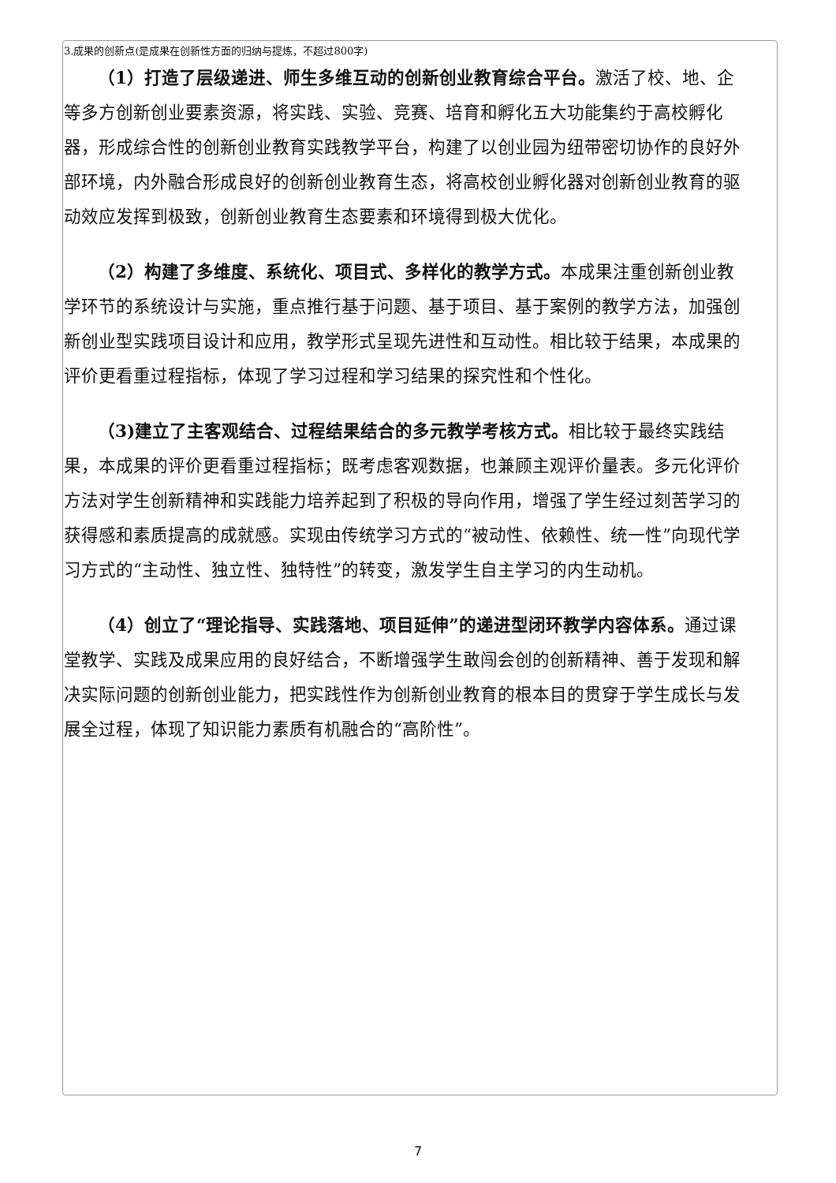3.成果的创新点(是成果在创新性方面的归纳与提炼，不超过800字)
（1）打造了层级递进、师生多维互动的创新创业教育综合平台。激活了校、地、企等多方创新创业要素资源，将实践、实验、竞赛、培育和孵化五大功能集约于高校孵化器，形成综合性的创新创业教育实践教学平台，构建了以创业园为纽带密切协作的良好外部环境，内外融合形成良好的创新创业教育生态，将高校创业孵化器对创新创业教育的驱动效应发挥到极致，创新创业教育生态要素和环境得到极大优化。
（2）构建了多维度、系统化、项目式、多样化的教学方式。本成果注重创新创业教学环节的系统设计与实施，重点推行基于问题、基于项目、基于案例的教学方法，加强创新创业型实践项目设计和应用，教学形式呈现先进性和互动性。相比较于结果，本成果的评价更看重过程指标，体现了学习过程和学习结果的探究性和个性化。
（3)建立了主客观结合、过程结果结合的多元教学考核方式。相比较于最终实践结果，本成果的评价更看重过程指标；既考虑客观数据，也兼顾主观评价量表。多元化评价方法对学生创新精神和实践能力培养起到了积极的导向作用，增强了学生经过刻苦学习的获得感和素质提高的成就感。实现由传统学习方式的“被动性、依赖性、统一性”向现代学习方式的“主动性、独立性、独特性”的转变，激发学生自主学习的内生动机。
（4）创立了“理论指导、实践落地、项目延伸”的递进型闭环教学内容体系。通过课堂教学、实践及成果应用的良好结合，不断增强学生敢闯会创的创新精神、善于发现和解决实际问题的创新创业能力，把实践性作为创新创业教育的根本目的贯穿于学生成长与发展全过程，体现了知识能力素质有机融合的“高阶性”。
7